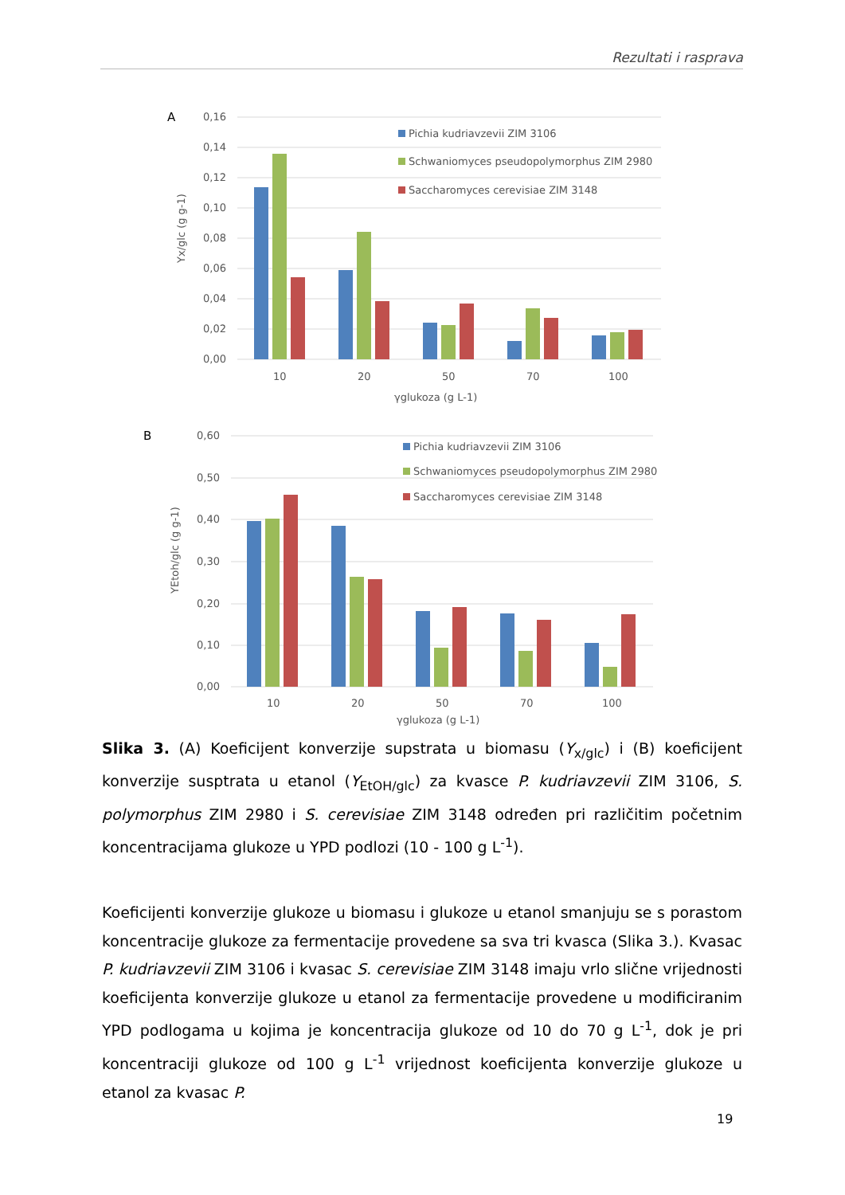Rezultati i rasprava
A
0,16
0,14
0,12
0,10
0,08
0,06
0,04
0,02
0,00
10
20
50
70
100
γglukoza (g L-1)
Yx/glc (g g-1)
Pichia kudriavzevii ZIM 3106
Schwaniomyces pseudopolymorphus ZIM 2980
Saccharomyces cerevisiae ZIM 3148
B
0,60
0,50
0,40
0,30
0,20
0,10
0,00
10
20
50
70
100
γglukoza (g L-1)
YEtoh/glc (g g-1)
Pichia kudriavzevii ZIM 3106
Schwaniomyces pseudopolymorphus ZIM 2980
Saccharomyces cerevisiae ZIM 3148
Slika 3. (A) Koeficijent konverzije supstrata u biomasu (Y<sub>x/glc</sub>) i (B) koeficijent konverzije susptrata u etanol (Y<sub>EtOH/glc</sub>) za kvasce P. kudriavzevii ZIM 3106, S. polymorphus ZIM 2980 i S. cerevisiae ZIM 3148 određen pri različitim početnim koncentracijama glukoze u YPD podlozi (10 - 100 g L<sup>-1</sup>).
Koeficijenti konverzije glukoze u biomasu i glukoze u etanol smanjuju se s porastom koncentracije glukoze za fermentacije provedene sa sva tri kvasca (Slika 3.). Kvasac P. kudriavzevii ZIM 3106 i kvasac S. cerevisiae ZIM 3148 imaju vrlo slične vrijednosti koeficijenta konverzije glukoze u etanol za fermentacije provedene u modificiranim YPD podlogama u kojima je koncentracija glukoze od 10 do 70 g L<sup>-1</sup>, dok je pri koncentraciji glukoze od 100 g L<sup>-1</sup> vrijednost koeficijenta konverzije glukoze u etanol za kvasac P.
19